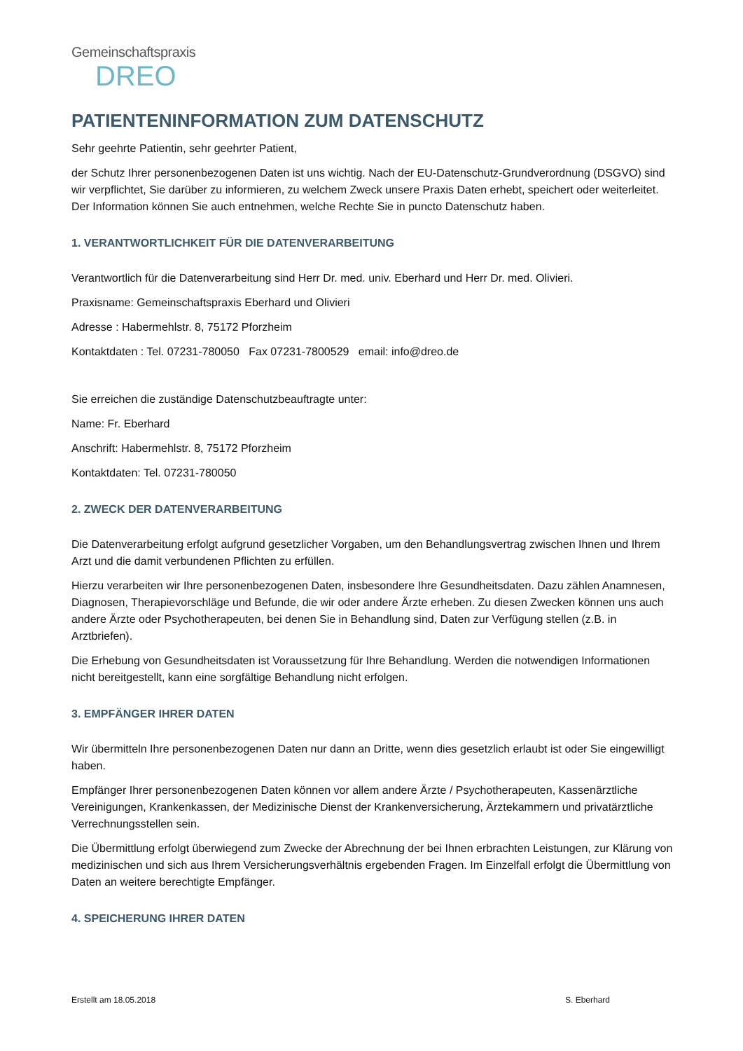Gemeinschaftspraxis
DREO
PATIENTENINFORMATION ZUM DATENSCHUTZ
Sehr geehrte Patientin, sehr geehrter Patient,
der Schutz Ihrer personenbezogenen Daten ist uns wichtig. Nach der EU-Datenschutz-Grundverordnung (DSGVO) sind wir verpflichtet, Sie darüber zu informieren, zu welchem Zweck unsere Praxis Daten erhebt, speichert oder weiterleitet. Der Information können Sie auch entnehmen, welche Rechte Sie in puncto Datenschutz haben.
1. VERANTWORTLICHKEIT FÜR DIE DATENVERARBEITUNG
Verantwortlich für die Datenverarbeitung sind Herr Dr. med. univ. Eberhard und Herr Dr. med. Olivieri.
Praxisname: Gemeinschaftspraxis Eberhard und Olivieri
Adresse : Habermehlstr. 8, 75172 Pforzheim
Kontaktdaten : Tel. 07231-780050 Fax 07231-7800529 email: info@dreo.de
Sie erreichen die zuständige Datenschutzbeauftragte unter:
Name: Fr. Eberhard
Anschrift: Habermehlstr. 8, 75172 Pforzheim
Kontaktdaten: Tel. 07231-780050
2. ZWECK DER DATENVERARBEITUNG
Die Datenverarbeitung erfolgt aufgrund gesetzlicher Vorgaben, um den Behandlungsvertrag zwischen Ihnen und Ihrem Arzt und die damit verbundenen Pflichten zu erfüllen.
Hierzu verarbeiten wir Ihre personenbezogenen Daten, insbesondere Ihre Gesundheitsdaten. Dazu zählen Anamnesen, Diagnosen, Therapievorschläge und Befunde, die wir oder andere Ärzte erheben. Zu diesen Zwecken können uns auch andere Ärzte oder Psychotherapeuten, bei denen Sie in Behandlung sind, Daten zur Verfügung stellen (z.B. in Arztbriefen).
Die Erhebung von Gesundheitsdaten ist Voraussetzung für Ihre Behandlung. Werden die notwendigen Informationen nicht bereitgestellt, kann eine sorgfältige Behandlung nicht erfolgen.
3. EMPFÄNGER IHRER DATEN
Wir übermitteln Ihre personenbezogenen Daten nur dann an Dritte, wenn dies gesetzlich erlaubt ist oder Sie eingewilligt haben.
Empfänger Ihrer personenbezogenen Daten können vor allem andere Ärzte / Psychotherapeuten, Kassenärztliche Vereinigungen, Krankenkassen, der Medizinische Dienst der Krankenversicherung, Ärztekammern und privatärztliche Verrechnungsstellen sein.
Die Übermittlung erfolgt überwiegend zum Zwecke der Abrechnung der bei Ihnen erbrachten Leistungen, zur Klärung von medizinischen und sich aus Ihrem Versicherungsverhältnis ergebenden Fragen. Im Einzelfall erfolgt die Übermittlung von Daten an weitere berechtigte Empfänger.
4. SPEICHERUNG IHRER DATEN
Erstellt am 18.05.2018 S. Eberhard